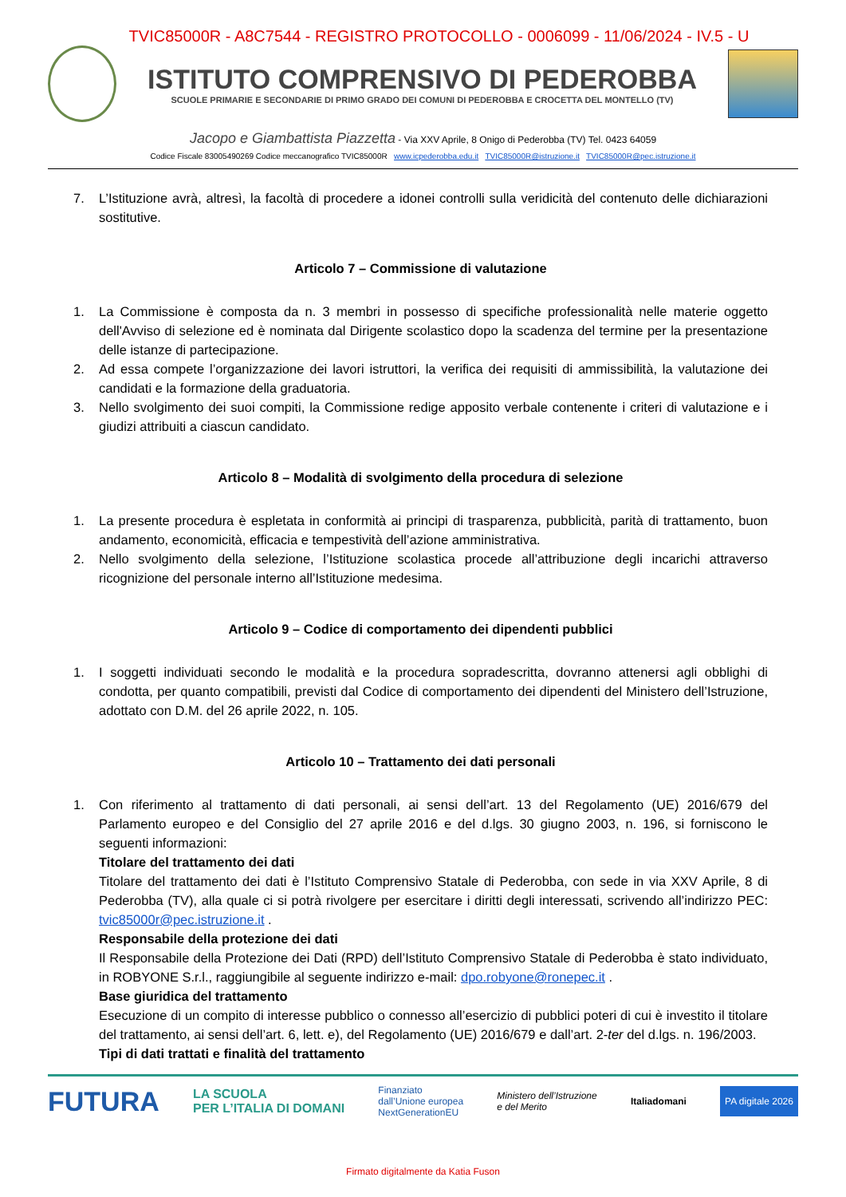TVIC85000R - A8C7544 - REGISTRO PROTOCOLLO - 0006099 - 11/06/2024 - IV.5 - U
ISTITUTO COMPRENSIVO DI PEDEROBBA
SCUOLE PRIMARIE E SECONDARIE DI PRIMO GRADO DEI COMUNI DI PEDEROBBA E CROCETTA DEL MONTELLO (TV)
Jacopo e Giambattista Piazzetta - Via XXV Aprile, 8 Onigo di Pederobba (TV) Tel. 0423 64059
Codice Fiscale 83005490269 Codice meccanografico TVIC85000R www.icpederobba.edu.it TVIC85000R@istruzione.it TVIC85000R@pec.istruzione.it
7. L’Istituzione avrà, altresì, la facoltà di procedere a idonei controlli sulla veridicità del contenuto delle dichiarazioni sostitutive.
Articolo 7 – Commissione di valutazione
1. La Commissione è composta da n. 3 membri in possesso di specifiche professionalità nelle materie oggetto dell'Avviso di selezione ed è nominata dal Dirigente scolastico dopo la scadenza del termine per la presentazione delle istanze di partecipazione.
2. Ad essa compete l’organizzazione dei lavori istruttori, la verifica dei requisiti di ammissibilità, la valutazione dei candidati e la formazione della graduatoria.
3. Nello svolgimento dei suoi compiti, la Commissione redige apposito verbale contenente i criteri di valutazione e i giudizi attribuiti a ciascun candidato.
Articolo 8 – Modalità di svolgimento della procedura di selezione
1. La presente procedura è espletata in conformità ai principi di trasparenza, pubblicità, parità di trattamento, buon andamento, economicità, efficacia e tempestività dell’azione amministrativa.
2. Nello svolgimento della selezione, l’Istituzione scolastica procede all’attribuzione degli incarichi attraverso ricognizione del personale interno all’Istituzione medesima.
Articolo 9 – Codice di comportamento dei dipendenti pubblici
1. I soggetti individuati secondo le modalità e la procedura sopradescritta, dovranno attenersi agli obblighi di condotta, per quanto compatibili, previsti dal Codice di comportamento dei dipendenti del Ministero dell’Istruzione, adottato con D.M. del 26 aprile 2022, n. 105.
Articolo 10 – Trattamento dei dati personali
1. Con riferimento al trattamento di dati personali, ai sensi dell’art. 13 del Regolamento (UE) 2016/679 del Parlamento europeo e del Consiglio del 27 aprile 2016 e del d.lgs. 30 giugno 2003, n. 196, si forniscono le seguenti informazioni:
Titolare del trattamento dei dati
Titolare del trattamento dei dati è l’Istituto Comprensivo Statale di Pederobba, con sede in via XXV Aprile, 8 di Pederobba (TV), alla quale ci si potrà rivolgere per esercitare i diritti degli interessati, scrivendo all’indirizzo PEC: tvic85000r@pec.istruzione.it .
Responsabile della protezione dei dati
Il Responsabile della Protezione dei Dati (RPD) dell’Istituto Comprensivo Statale di Pederobba è stato individuato, in ROBYONE S.r.l., raggiungibile al seguente indirizzo e-mail: dpo.robyone@ronepec.it .
Base giuridica del trattamento
Esecuzione di un compito di interesse pubblico o connesso all’esercizio di pubblici poteri di cui è investito il titolare del trattamento, ai sensi dell’art. 6, lett. e), del Regolamento (UE) 2016/679 e dall’art. 2-ter del d.lgs. n. 196/2003.
Tipi di dati trattati e finalità del trattamento
FUTURA LA SCUOLA
PER L’ITALIA DI DOMANI Finanziato
dall’Unione europea
NextGenerationEU Ministero dell’Istruzione
e del Merito Italiadomani PA digitale 2026
Firmato digitalmente da Katia Fuson